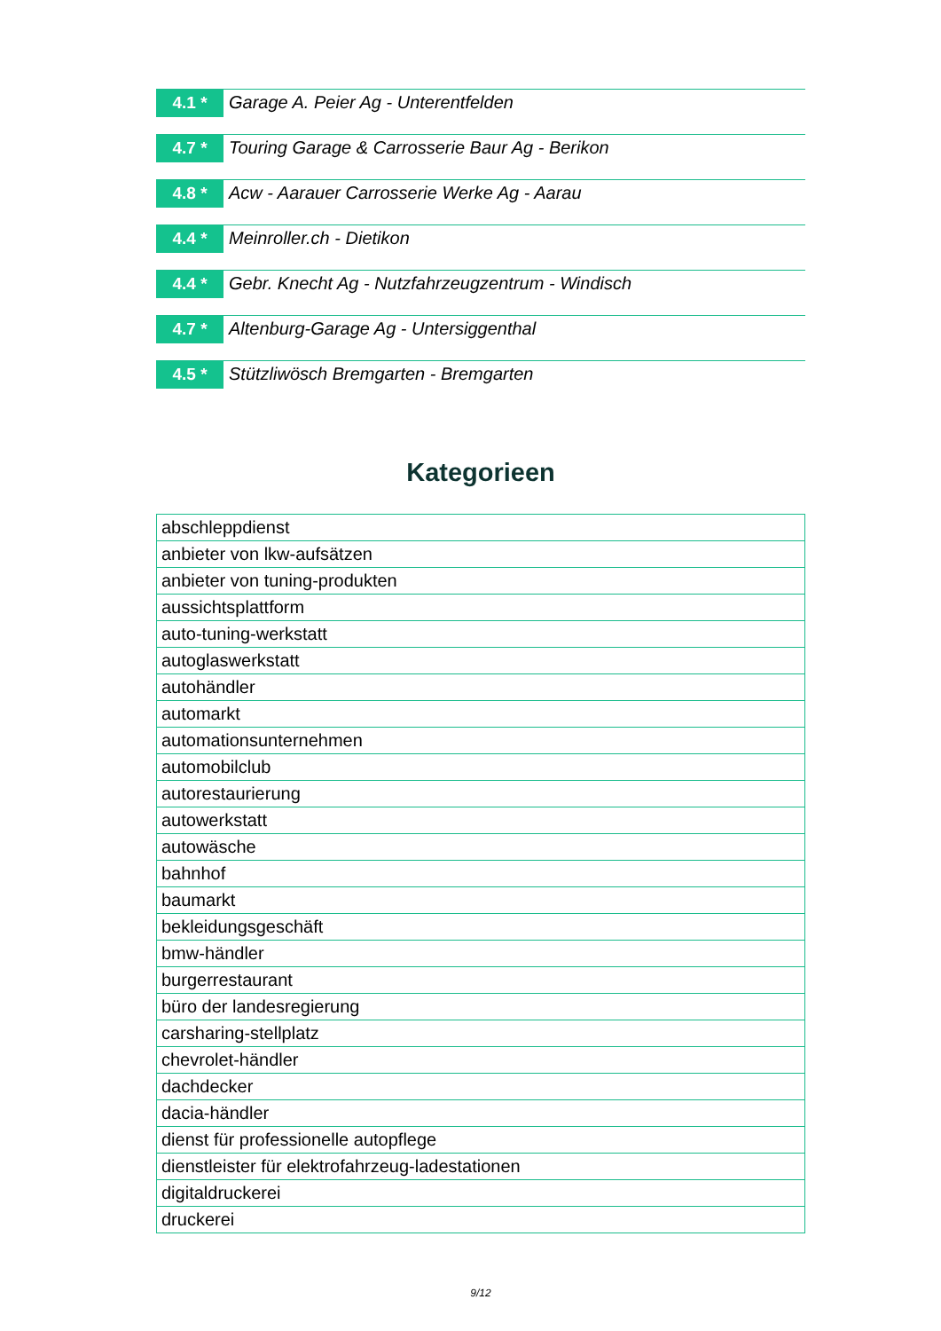4.1 *
Garage A. Peier Ag - Unterentfelden
4.7 *
Touring Garage & Carrosserie Baur Ag - Berikon
4.8 *
Acw - Aarauer Carrosserie Werke Ag - Aarau
4.4 *
Meinroller.ch - Dietikon
4.4 *
Gebr. Knecht Ag - Nutzfahrzeugzentrum - Windisch
4.7 *
Altenburg-Garage Ag - Untersiggenthal
4.5 *
Stützliwösch Bremgarten - Bremgarten
Kategorieen
| abschleppdienst |
| anbieter von lkw-aufsätzen |
| anbieter von tuning-produkten |
| aussichtsplattform |
| auto-tuning-werkstatt |
| autoglaswerkstatt |
| autohändler |
| automarkt |
| automationsunternehmen |
| automobilclub |
| autorestaurierung |
| autowerkstatt |
| autowäsche |
| bahnhof |
| baumarkt |
| bekleidungsgeschäft |
| bmw-händler |
| burgerrestaurant |
| büro der landesregierung |
| carsharing-stellplatz |
| chevrolet-händler |
| dachdecker |
| dacia-händler |
| dienst für professionelle autopflege |
| dienstleister für elektrofahrzeug-ladestationen |
| digitaldruckerei |
| druckerei |
9/12